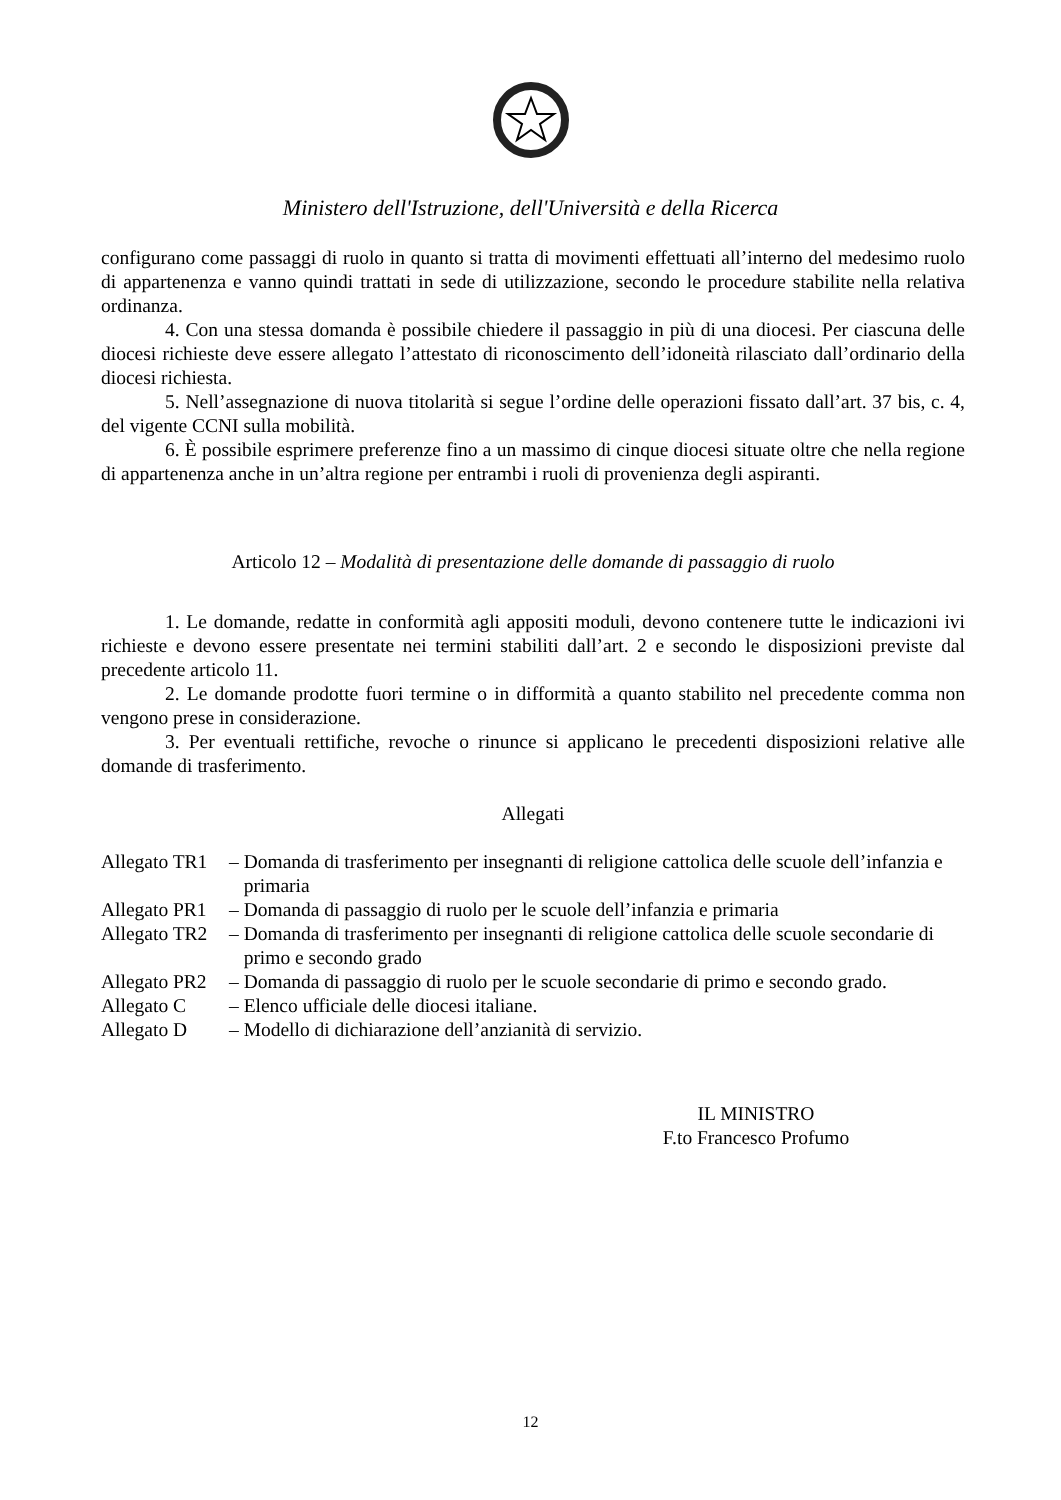Ministero dell'Istruzione, dell'Università e della Ricerca
configurano come passaggi di ruolo in quanto si tratta di movimenti effettuati all’interno del medesimo ruolo di appartenenza e vanno quindi trattati in sede di utilizzazione, secondo le procedure stabilite nella relativa ordinanza.
4. Con una stessa domanda è possibile chiedere il passaggio in più di una diocesi. Per ciascuna delle diocesi richieste deve essere allegato l’attestato di riconoscimento dell’idoneità rilasciato dall’ordinario della diocesi richiesta.
5. Nell’assegnazione di nuova titolarità si segue l’ordine delle operazioni fissato dall’art. 37 bis, c. 4, del vigente CCNI sulla mobilità.
6. È possibile esprimere preferenze fino a un massimo di cinque diocesi situate oltre che nella regione di appartenenza anche in un’altra regione per entrambi i ruoli di provenienza degli aspiranti.
Articolo 12 – Modalità di presentazione delle domande di passaggio di ruolo
1. Le domande, redatte in conformità agli appositi moduli, devono contenere tutte le indicazioni ivi richieste e devono essere presentate nei termini stabiliti dall’art. 2 e secondo le disposizioni previste dal precedente articolo 11.
2. Le domande prodotte fuori termine o in difformità a quanto stabilito nel precedente comma non vengono prese in considerazione.
3. Per eventuali rettifiche, revoche o rinunce si applicano le precedenti disposizioni relative alle domande di trasferimento.
Allegati
| Allegato TR1 | – Domanda di trasferimento per insegnanti di religione cattolica delle scuole dell’infanzia e primaria |
| Allegato PR1 | – Domanda di passaggio di ruolo per le scuole dell’infanzia e primaria |
| Allegato TR2 | – Domanda di trasferimento per insegnanti di religione cattolica delle scuole secondarie di primo e secondo grado |
| Allegato PR2 | – Domanda di passaggio di ruolo per le scuole secondarie di primo e secondo grado. |
| Allegato C | – Elenco ufficiale delle diocesi italiane. |
| Allegato D | – Modello di dichiarazione dell’anzianità di servizio. |
IL MINISTRO
F.to Francesco Profumo
12